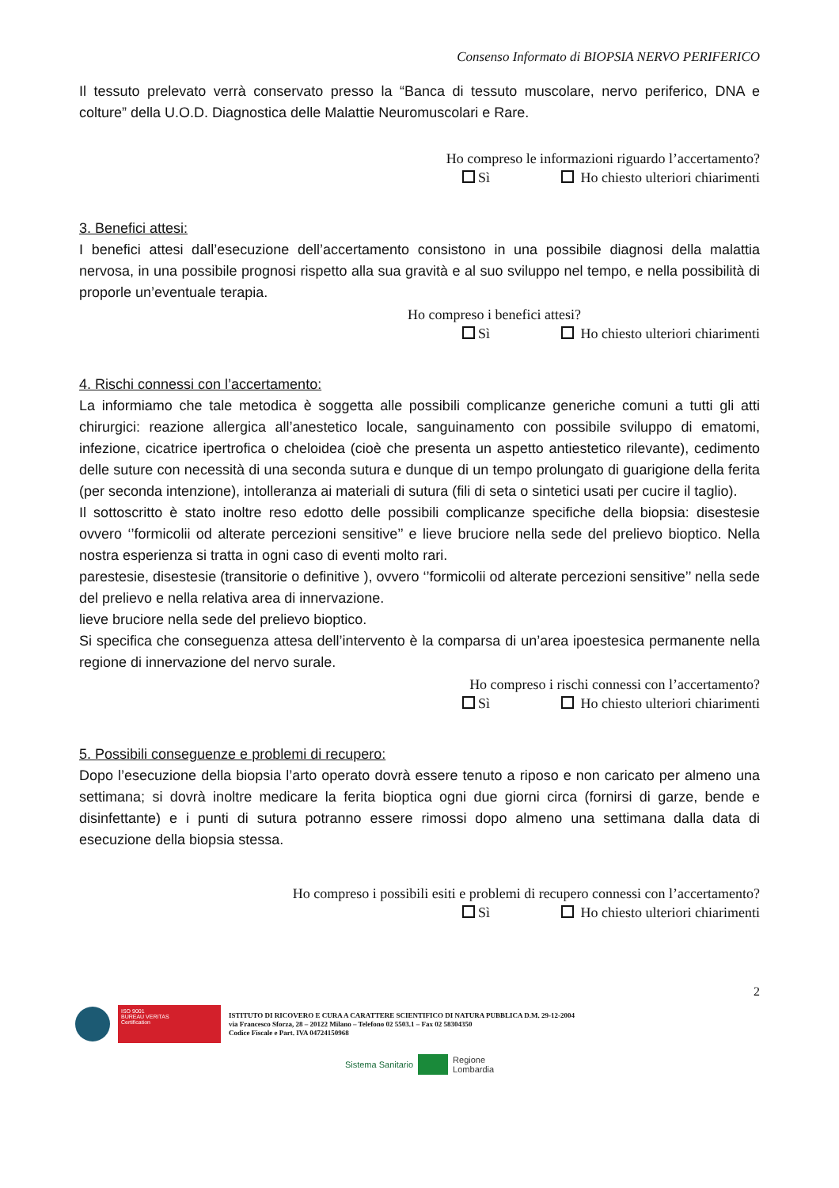Consenso Informato di BIOPSIA NERVO PERIFERICO
Il tessuto prelevato verrà conservato presso la “Banca di tessuto muscolare, nervo periferico, DNA e colture” della U.O.D. Diagnostica delle Malattie Neuromuscolari e Rare.
Ho compreso le informazioni riguardo l’accertamento?
Sì Ho chiesto ulteriori chiarimenti
3. Benefici attesi:
I benefici attesi dall’esecuzione dell’accertamento consistono in una possibile diagnosi della malattia nervosa, in una possibile prognosi rispetto alla sua gravità e al suo sviluppo nel tempo, e nella possibilità di proporle un’eventuale terapia.
Ho compreso i benefici attesi?
Sì Ho chiesto ulteriori chiarimenti
4. Rischi connessi con l’accertamento:
La informiamo che tale metodica è soggetta alle possibili complicanze generiche comuni a tutti gli atti chirurgici: reazione allergica all’anestetico locale, sanguinamento con possibile sviluppo di ematomi, infezione, cicatrice ipertrofica o cheloidea (cioè che presenta un aspetto antiestetico rilevante), cedimento delle suture con necessità di una seconda sutura e dunque di un tempo prolungato di guarigione della ferita (per seconda intenzione), intolleranza ai materiali di sutura (fili di seta o sintetici usati per cucire il taglio).
Il sottoscritto è stato inoltre reso edotto delle possibili complicanze specifiche della biopsia: disestesie ovvero ‘’formicolii od alterate percezioni sensitive’’ e lieve bruciore nella sede del prelievo bioptico. Nella nostra esperienza si tratta in ogni caso di eventi molto rari.
parestesie, disestesie (transitorie o definitive ), ovvero ‘’formicolii od alterate percezioni sensitive’’ nella sede del prelievo e nella relativa area di innervazione.
lieve bruciore nella sede del prelievo bioptico.
Si specifica che conseguenza attesa dell’intervento è la comparsa di un’area ipoestesica permanente nella regione di innervazione del nervo surale.
Ho compreso i rischi connessi con l’accertamento?
Sì Ho chiesto ulteriori chiarimenti
5. Possibili conseguenze e problemi di recupero:
Dopo l’esecuzione della biopsia l’arto operato dovrà essere tenuto a riposo e non caricato per almeno una settimana; si dovrà inoltre medicare la ferita bioptica ogni due giorni circa (fornirsi di garze, bende e disinfettante) e i punti di sutura potranno essere rimossi dopo almeno una settimana dalla data di esecuzione della biopsia stessa.
Ho compreso i possibili esiti e problemi di recupero connessi con l’accertamento?
Sì Ho chiesto ulteriori chiarimenti
2
ISO 9001
BUREAU VERITAS
Certification
ISTITUTO DI RICOVERO E CURA A CARATTERE SCIENTIFICO DI NATURA PUBBLICA D.M. 29-12-2004
via Francesco Sforza, 28 – 20122 Milano – Telefono 02 5503.1 – Fax 02 58304350
Codice Fiscale e Part. IVA 04724150968
Sistema Sanitario
Regione
Lombardia